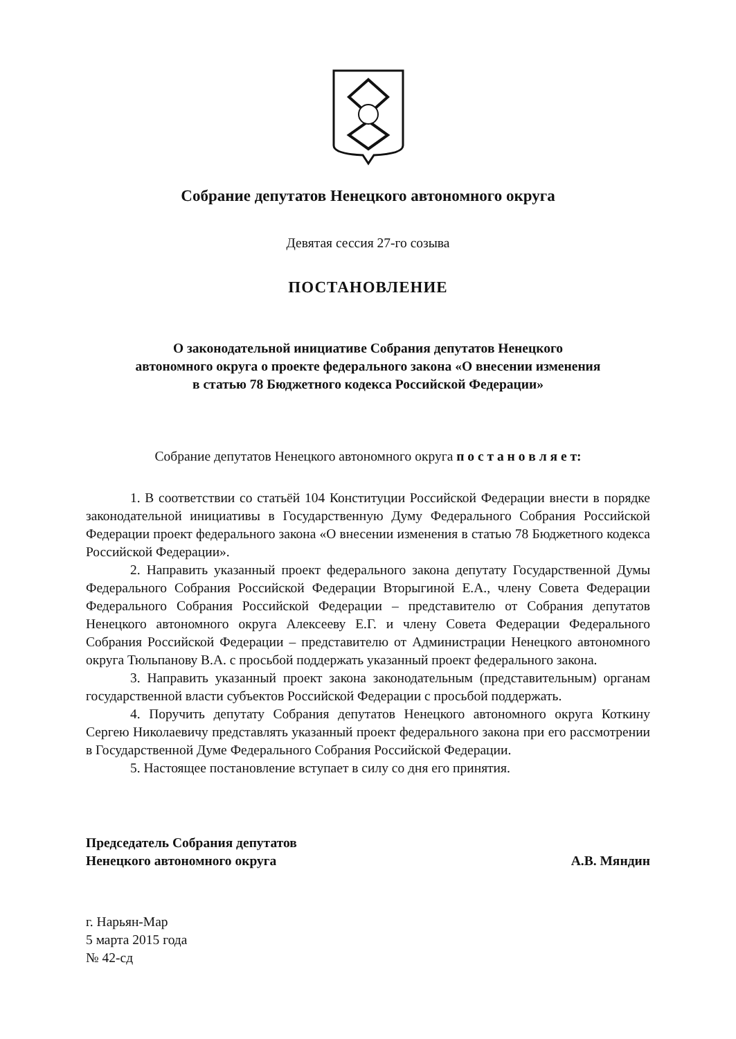Собрание депутатов Ненецкого автономного округа
Девятая сессия 27-го созыва
ПОСТАНОВЛЕНИЕ
О законодательной инициативе Собрания депутатов Ненецкого
автономного округа о проекте федерального закона «О внесении изменения
в статью 78 Бюджетного кодекса Российской Федерации»
Собрание депутатов Ненецкого автономного округа п о с т а н о в л я е т:
1. В соответствии со статьёй 104 Конституции Российской Федерации внести в порядке законодательной инициативы в Государственную Думу Федерального Собрания Российской Федерации проект федерального закона «О внесении изменения в статью 78 Бюджетного кодекса Российской Федерации».
2. Направить указанный проект федерального закона депутату Государственной Думы Федерального Собрания Российской Федерации Вторыгиной Е.А., члену Совета Федерации Федерального Собрания Российской Федерации – представителю от Собрания депутатов Ненецкого автономного округа Алексееву Е.Г. и члену Совета Федерации Федерального Собрания Российской Федерации – представителю от Администрации Ненецкого автономного округа Тюльпанову В.А. с просьбой поддержать указанный проект федерального закона.
3. Направить указанный проект закона законодательным (представительным) органам государственной власти субъектов Российской Федерации с просьбой поддержать.
4. Поручить депутату Собрания депутатов Ненецкого автономного округа Коткину Сергею Николаевичу представлять указанный проект федерального закона при его рассмотрении в Государственной Думе Федерального Собрания Российской Федерации.
5. Настоящее постановление вступает в силу со дня его принятия.
Председатель Собрания депутатов
Ненецкого автономного округа
А.В. Мяндин
г. Нарьян-Мар
5 марта 2015 года
№ 42-сд